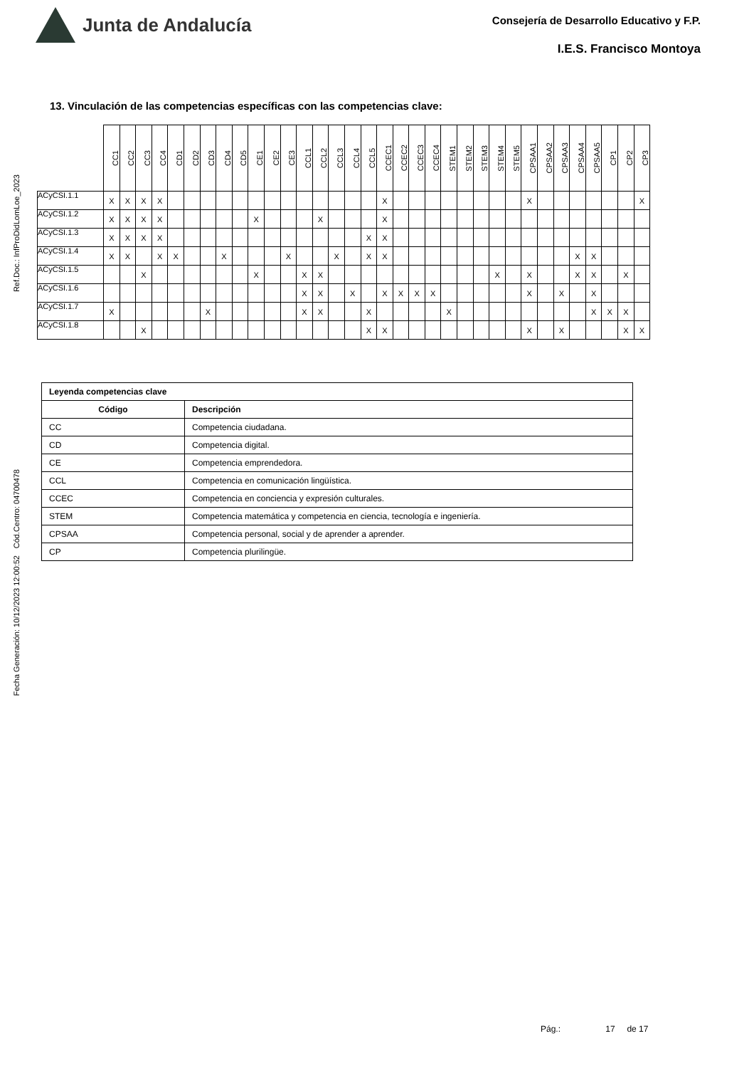Ref.Doc.: InfProDidLomLoe_2023
Cód.Centro: 04700478
Fecha Generación: 10/12/2023 12:00:52
Junta de Andalucía
Consejería de Desarrollo Educativo y F.P.
I.E.S. Francisco Montoya
13. Vinculación de las competencias específicas con las competencias clave:
| | CC1 | CC2 | CC3 | CC4 | CD1 | CD2 | CD3 | CD4 | CD5 | CE1 | CE2 | CE3 | CCL1 | CCL2 | CCL3 | CCL4 | CCL5 | CCEC1 | CCEC2 | CCEC3 | CCEC4 | STEM1 | STEM2 | STEM3 | STEM4 | STEM5 | CPSAA1 | CPSAA2 | CPSAA3 | CPSAA4 | CPSAA5 | CP1 | CP2 | CP3 |
| --- | --- | --- | --- | --- | --- | --- | --- | --- | --- | --- | --- | --- | --- | --- | --- | --- | --- | --- | --- | --- | --- | --- | --- | --- | --- | --- | --- | --- | --- | --- | --- | --- | --- | --- |
| ACyCSI.1.1 | X | X | X | X | | | | | | | | | | | | | | X | | | | | | | | | X | | | | | | | X |
| ACyCSI.1.2 | X | X | X | X | | | | | | X | | | | X | | | | X | | | | | | | | | | | | | | | | |
| ACyCSI.1.3 | X | X | X | X | | | | | | | | | | | | | X | X | | | | | | | | | | | | | | | | |
| ACyCSI.1.4 | X | X | | X | X | | | X | | | | X | | | X | | X | X | | | | | | | | | | | | X | X | | | |
| ACyCSI.1.5 | | | X | | | | | | | X | | | X | X | | | | | | | | | | | X | | X | | | X | X | | X | |
| ACyCSI.1.6 | | | | | | | | | | | | | X | X | | X | | X | X | X | X | | | | | | X | | X | | X | | | |
| ACyCSI.1.7 | X | | | | | | X | | | | | | X | X | | | X | | | | | X | | | | | | | | | X | X | X | |
| ACyCSI.1.8 | | | X | | | | | | | | | | | | | | X | X | | | | | | | | | X | | X | | | | X | X |
| Leyenda competencias clave | |
| --- | --- |
| Código | Descripción |
| CC | Competencia ciudadana. |
| CD | Competencia digital. |
| CE | Competencia emprendedora. |
| CCL | Competencia en comunicación lingüística. |
| CCEC | Competencia en conciencia y expresión culturales. |
| STEM | Competencia matemática y competencia en ciencia, tecnología e ingeniería. |
| CPSAA | Competencia personal, social y de aprender a aprender. |
| CP | Competencia plurilingüe. |
Pág.: 17 de 17